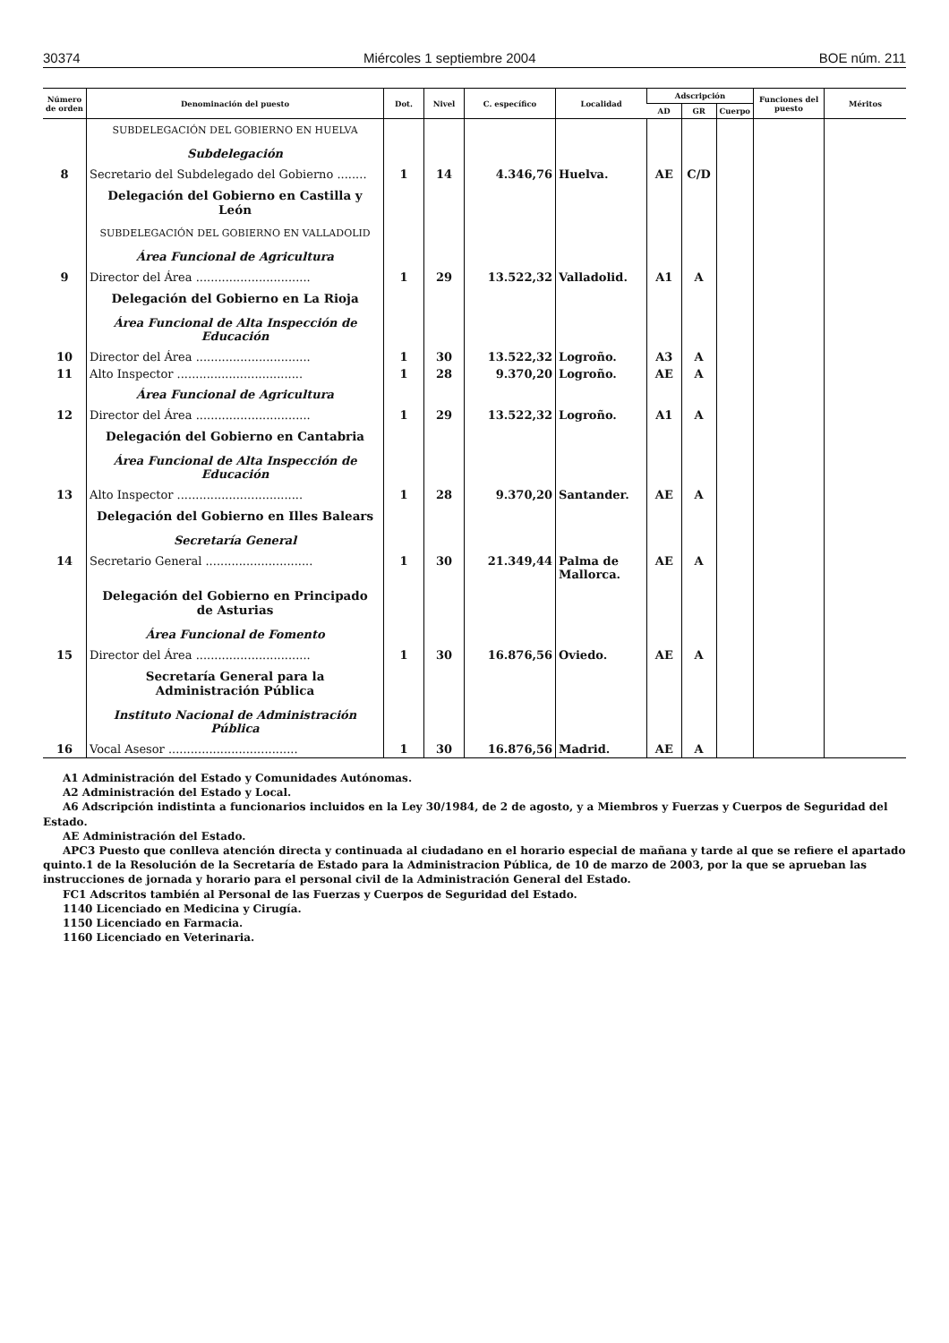30374 Miércoles 1 septiembre 2004 BOE núm. 211
| Número de orden | Denominación del puesto | Dot. | Nivel | C. específico | Localidad | Adscripción | | | Funciones del puesto | Méritos |
| --- | --- | --- | --- | --- | --- | --- | --- | --- | --- | --- |
| | | | | | | AD | GR | Cuerpo | | |
| | SUBDELEGACIÓN DEL GOBIERNO EN HUELVA | | | | | | | | | |
| | Subdelegación | | | | | | | | | |
| 8 | Secretario del Subdelegado del Gobierno ........ | 1 | 14 | 4.346,76 | Huelva. | AE | C/D | | | |
| | Delegación del Gobierno en Castilla y León | | | | | | | | | |
| | SUBDELEGACIÓN DEL GOBIERNO EN VALLADOLID | | | | | | | | | |
| | Área Funcional de Agricultura | | | | | | | | | |
| 9 | Director del Área ............................... | 1 | 29 | 13.522,32 | Valladolid. | A1 | A | | | |
| | Delegación del Gobierno en La Rioja | | | | | | | | | |
| | Área Funcional de Alta Inspección de Educación | | | | | | | | | |
| 10 | Director del Área ............................... | 1 | 30 | 13.522,32 | Logroño. | A3 | A | | | |
| 11 | Alto Inspector .................................. | 1 | 28 | 9.370,20 | Logroño. | AE | A | | | |
| | Área Funcional de Agricultura | | | | | | | | | |
| 12 | Director del Área ............................... | 1 | 29 | 13.522,32 | Logroño. | A1 | A | | | |
| | Delegación del Gobierno en Cantabria | | | | | | | | | |
| | Área Funcional de Alta Inspección de Educación | | | | | | | | | |
| 13 | Alto Inspector .................................. | 1 | 28 | 9.370,20 | Santander. | AE | A | | | |
| | Delegación del Gobierno en Illes Balears | | | | | | | | | |
| | Secretaría General | | | | | | | | | |
| 14 | Secretario General ............................. | 1 | 30 | 21.349,44 | Palma de Mallorca. | AE | A | | | |
| | Delegación del Gobierno en Principado de Asturias | | | | | | | | | |
| | Área Funcional de Fomento | | | | | | | | | |
| 15 | Director del Área ............................... | 1 | 30 | 16.876,56 | Oviedo. | AE | A | | | |
| | Secretaría General para la Administración Pública | | | | | | | | | |
| | Instituto Nacional de Administración Pública | | | | | | | | | |
| 16 | Vocal Asesor ................................... | 1 | 30 | 16.876,56 | Madrid. | AE | A | | | |
A1 Administración del Estado y Comunidades Autónomas.
A2 Administración del Estado y Local.
A6 Adscripción indistinta a funcionarios incluidos en la Ley 30/1984, de 2 de agosto, y a Miembros y Fuerzas y Cuerpos de Seguridad del Estado.
AE Administración del Estado.
APC3 Puesto que conlleva atención directa y continuada al ciudadano en el horario especial de mañana y tarde al que se refiere el apartado quinto.1 de la Resolución de la Secretaría de Estado para la Administracion Pública, de 10 de marzo de 2003, por la que se aprueban las instrucciones de jornada y horario para el personal civil de la Administración General del Estado.
FC1 Adscritos también al Personal de las Fuerzas y Cuerpos de Seguridad del Estado.
1140 Licenciado en Medicina y Cirugía.
1150 Licenciado en Farmacia.
1160 Licenciado en Veterinaria.